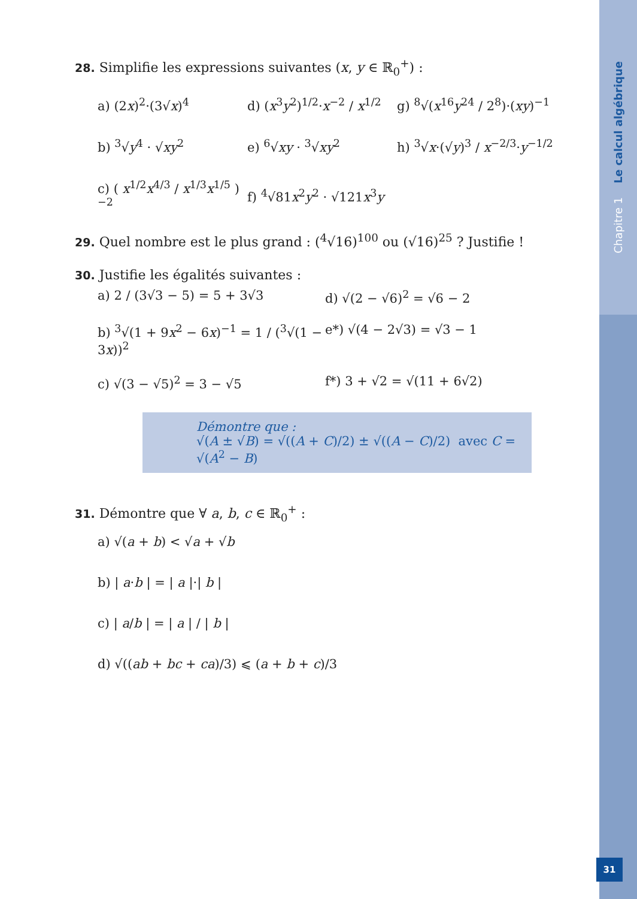Chapitre 1 Le calcul algébrique
31
28. Simplifie les expressions suivantes (x, y ∈ ℝ<sub>0</sub><sup>+</sup>) :
a) (2x)<sup>2</sup>·(3√x)<sup>4</sup>
d) (x<sup>3</sup>y<sup>2</sup>)<sup>1/2</sup>·x<sup>−2</sup> / x<sup>1/2</sup>
g) <sup>8</sup>√(x<sup>16</sup>y<sup>24</sup> / 2<sup>8</sup>)·(xy)<sup>−1</sup>
b) <sup>3</sup>√y<sup>4</sup> · √xy<sup>2</sup>
e) <sup>6</sup>√xy · <sup>3</sup>√xy<sup>2</sup>
h) <sup>3</sup>√x·(√y)<sup>3</sup> / x<sup>−2/3</sup>·y<sup>−1/2</sup>
c) ( x<sup>1/2</sup>x<sup>4/3</sup> / x<sup>1/3</sup>x<sup>1/5</sup> )<sup>−2</sup>
f) <sup>4</sup>√81x<sup>2</sup>y<sup>2</sup> · √121x<sup>3</sup>y
29. Quel nombre est le plus grand : (<sup>4</sup>√16)<sup>100</sup> ou (√16)<sup>25</sup> ? Justifie !
30. Justifie les égalités suivantes :
a) 2 / (3√3 − 5) = 5 + 3√3
d) √(2 − √6)<sup>2</sup> = √6 − 2
b) <sup>3</sup>√(1 + 9x<sup>2</sup> − 6x)<sup>−1</sup> = 1 / (<sup>3</sup>√(1 − 3x))<sup>2</sup>
e*) √(4 − 2√3) = √3 − 1
c) √(3 − √5)<sup>2</sup> = 3 − √5
f*) 3 + √2 = √(11 + 6√2)
Démontre que :
√(A ± √B) = √((A + C)/2) ± √((A − C)/2) avec C = √(A<sup>2</sup> − B)
31. Démontre que ∀ a, b, c ∈ ℝ<sub>0</sub><sup>+</sup> :
a) √(a + b) < √a + √b
b) | a·b | = | a |·| b |
c) | a/b | = | a | / | b |
d) √((ab + bc + ca)/3) ⩽ (a + b + c)/3